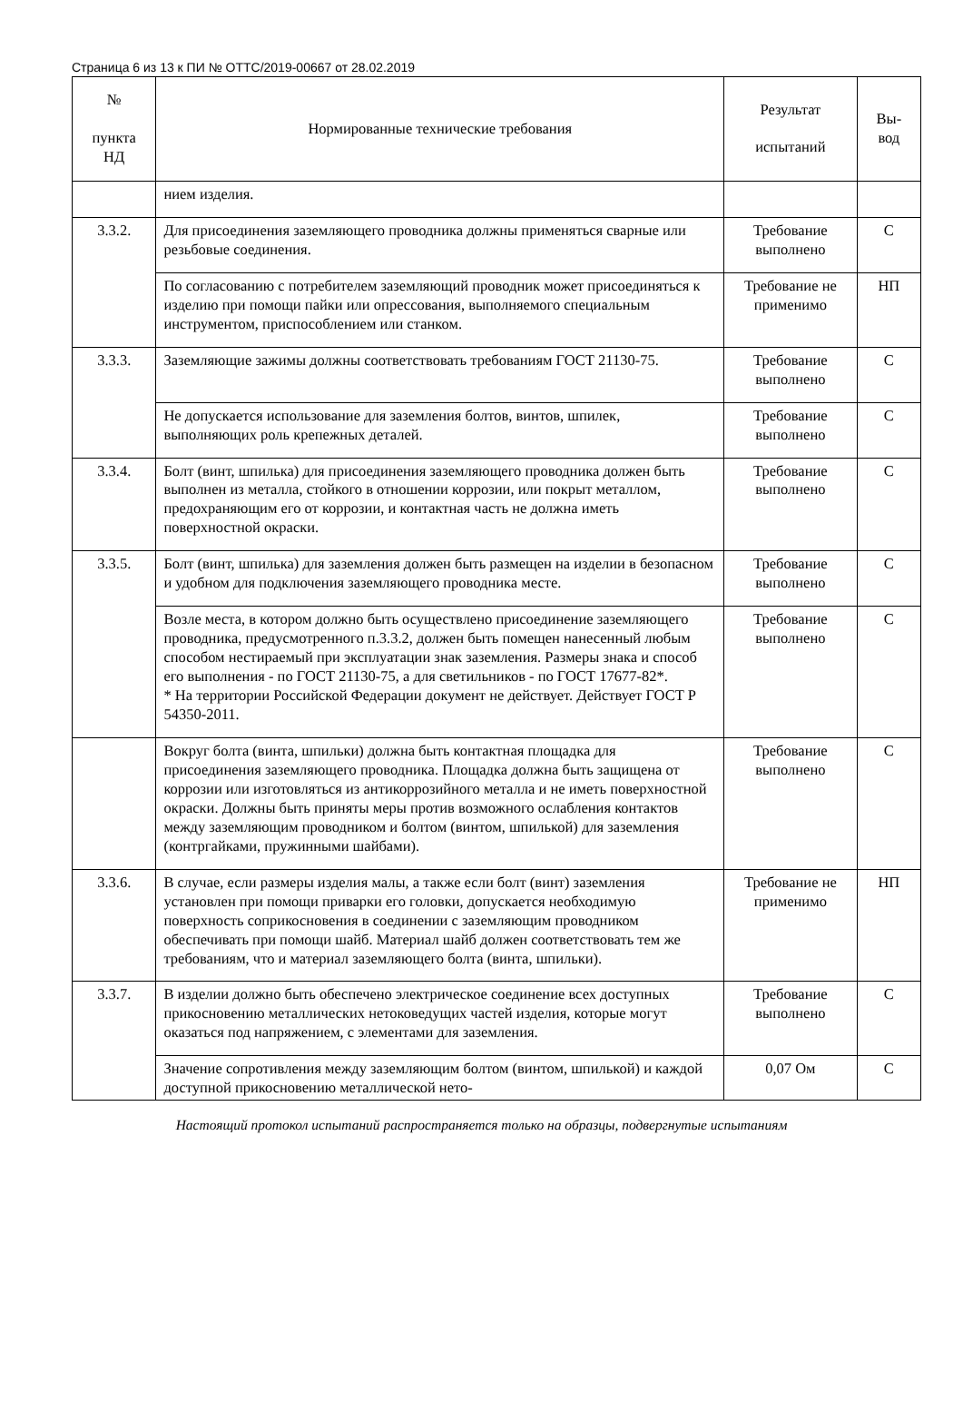Страница 6 из 13 к ПИ № ОТТС/2019-00667 от 28.02.2019
| № пункта НД | Нормированные технические требования | Результат испытаний | Вы- вод |
| --- | --- | --- | --- |
| | нием изделия. | | |
| 3.3.2. | Для присоединения заземляющего проводника должны применяться сварные или резьбовые соединения. | Требование выполнено | С |
| | По согласованию с потребителем заземляющий проводник может присоединяться к изделию при помощи пайки или опрессования, выполняемого специальным инструментом, приспособлением или станком. | Требование не применимо | НП |
| 3.3.3. | Заземляющие зажимы должны соответствовать требованиям ГОСТ 21130-75. | Требование выполнено | С |
| | Не допускается использование для заземления болтов, винтов, шпилек, выполняющих роль крепежных деталей. | Требование выполнено | С |
| 3.3.4. | Болт (винт, шпилька) для присоединения заземляющего проводника должен быть выполнен из металла, стойкого в отношении коррозии, или покрыт металлом, предохраняющим его от коррозии, и контактная часть не должна иметь поверхностной окраски. | Требование выполнено | С |
| 3.3.5. | Болт (винт, шпилька) для заземления должен быть размещен на изделии в безопасном и удобном для подключения заземляющего проводника месте. | Требование выполнено | С |
| | Возле места, в котором должно быть осуществлено присоединение заземляющего проводника, предусмотренного п.3.3.2, должен быть помещен нанесенный любым способом нестираемый при эксплуатации знак заземления. Размеры знака и способ его выполнения - по ГОСТ 21130-75, а для светильников - по ГОСТ 17677-82*. * На территории Российской Федерации документ не действует. Действует ГОСТ Р 54350-2011. | Требование выполнено | С |
| | Вокруг болта (винта, шпильки) должна быть контактная площадка для присоединения заземляющего проводника. Площадка должна быть защищена от коррозии или изготовляться из антикоррозийного металла и не иметь поверхностной окраски. Должны быть приняты меры против возможного ослабления контактов между заземляющим проводником и болтом (винтом, шпилькой) для заземления (контргайками, пружинными шайбами). | Требование выполнено | С |
| 3.3.6. | В случае, если размеры изделия малы, а также если болт (винт) заземления установлен при помощи приварки его головки, допускается необходимую поверхность соприкосновения в соединении с заземляющим проводником обеспечивать при помощи шайб. Материал шайб должен соответствовать тем же требованиям, что и материал заземляющего болта (винта, шпильки). | Требование не применимо | НП |
| 3.3.7. | В изделии должно быть обеспечено электрическое соединение всех доступных прикосновению металлических нетоковедущих частей изделия, которые могут оказаться под напряжением, с элементами для заземления. | Требование выполнено | С |
| | Значение сопротивления между заземляющим болтом (винтом, шпилькой) и каждой доступной прикосновению металлической нето- | 0,07 Ом | С |
Настоящий протокол испытаний распространяется только на образцы, подвергнутые испытаниям